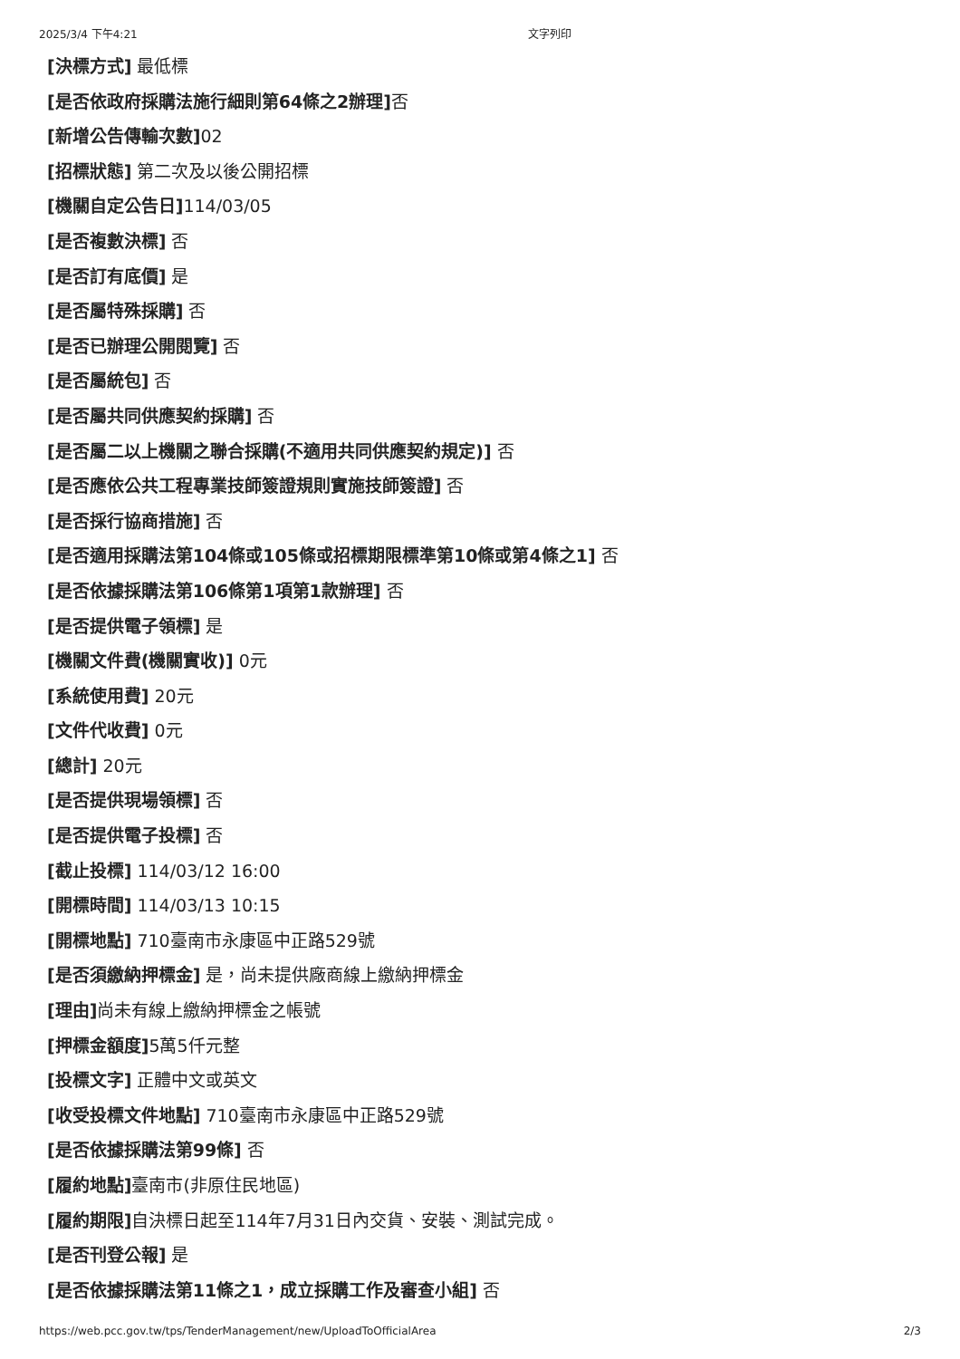2025/3/4 下午4:21 文字列印
[決標方式] 最低標
[是否依政府採購法施行細則第64條之2辦理] 否
[新增公告傳輸次數] 02
[招標狀態] 第二次及以後公開招標
[機關自定公告日] 114/03/05
[是否複數決標] 否
[是否訂有底價] 是
[是否屬特殊採購] 否
[是否已辦理公開閱覽] 否
[是否屬統包] 否
[是否屬共同供應契約採購] 否
[是否屬二以上機關之聯合採購(不適用共同供應契約規定)] 否
[是否應依公共工程專業技師簽證規則實施技師簽證] 否
[是否採行協商措施] 否
[是否適用採購法第104條或105條或招標期限標準第10條或第4條之1] 否
[是否依據採購法第106條第1項第1款辦理] 否
[是否提供電子領標] 是
[機關文件費(機關實收)] 0元
[系統使用費] 20元
[文件代收費] 0元
[總計] 20元
[是否提供現場領標] 否
[是否提供電子投標] 否
[截止投標] 114/03/12 16:00
[開標時間] 114/03/13 10:15
[開標地點] 710臺南市永康區中正路529號
[是否須繳納押標金] 是，尚未提供廠商線上繳納押標金
[理由] 尚未有線上繳納押標金之帳號
[押標金額度] 5萬5仟元整
[投標文字] 正體中文或英文
[收受投標文件地點] 710臺南市永康區中正路529號
[是否依據採購法第99條] 否
[履約地點] 臺南市(非原住民地區)
[履約期限] 自決標日起至114年7月31日內交貨、安裝、測試完成。
[是否刊登公報] 是
[是否依據採購法第11條之1，成立採購工作及審查小組] 否
https://web.pcc.gov.tw/tps/TenderManagement/new/UploadToOfficialArea 2/3